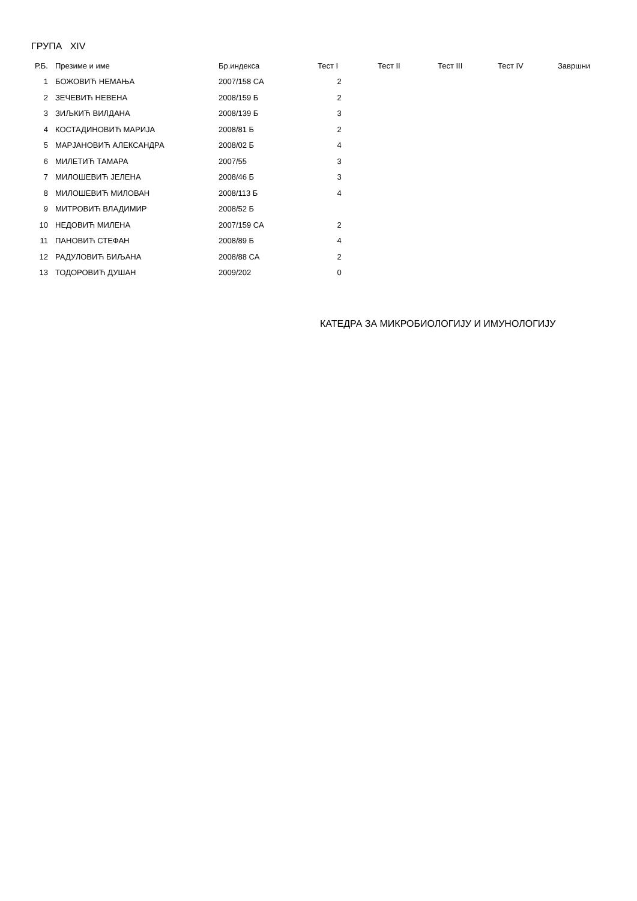ГРУПА XIV
| Р.Б. | Презиме и име | Бр.индекса | Тест I | Тест II | Тест III | Тест IV | Завршни |
| --- | --- | --- | --- | --- | --- | --- | --- |
| 1 | БОЖОВИЋ НЕМАЊА | 2007/158 СА | 2 | | | | |
| 2 | ЗЕЧЕВИЋ НЕВЕНА | 2008/159 Б | 2 | | | | |
| 3 | ЗИЉКИЋ ВИЛДАНА | 2008/139 Б | 3 | | | | |
| 4 | КОСТАДИНОВИЋ МАРИЈА | 2008/81 Б | 2 | | | | |
| 5 | МАРЈАНОВИЋ АЛЕКСАНДРА | 2008/02 Б | 4 | | | | |
| 6 | МИЛЕТИЋ ТАМАРА | 2007/55 | 3 | | | | |
| 7 | МИЛОШЕВИЋ ЈЕЛЕНА | 2008/46 Б | 3 | | | | |
| 8 | МИЛОШЕВИЋ МИЛОВАН | 2008/113 Б | 4 | | | | |
| 9 | МИТРОВИЋ ВЛАДИМИР | 2008/52 Б | | | | | |
| 10 | НЕДОВИЋ МИЛЕНА | 2007/159 СА | 2 | | | | |
| 11 | ПАНОВИЋ СТЕФАН | 2008/89 Б | 4 | | | | |
| 12 | РАДУЛОВИЋ БИЉАНА | 2008/88 СА | 2 | | | | |
| 13 | ТОДОРОВИЋ ДУШАН | 2009/202 | 0 | | | | |
КАТЕДРА ЗА МИКРОБИОЛОГИЈУ И ИМУНОЛОГИЈУ